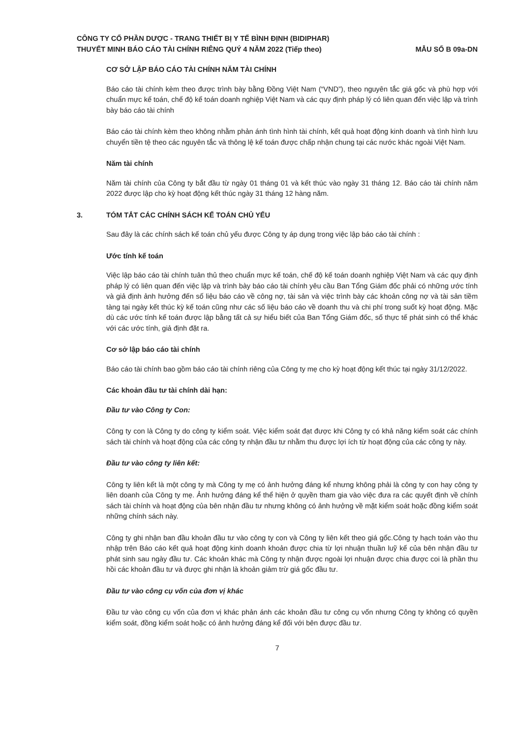CÔNG TY CỔ PHẦN DƯỢC - TRANG THIẾT BỊ Y TẾ BÌNH ĐỊNH (BIDIPHAR)
THUYẾT MINH BÁO CÁO TÀI CHÍNH RIÊNG QUÝ 4 NĂM 2022 (Tiếp theo)
MẪU SỐ B 09a-DN
CƠ SỞ LẬP BÁO CÁO TÀI CHÍNH NĂM TÀI CHÍNH
Báo cáo tài chính kèm theo được trình bày bằng Đồng Việt Nam (“VND”), theo nguyên tắc giá gốc và phù hợp với chuẩn mực kế toán, chế độ kế toán doanh nghiệp Việt Nam và các quy định pháp lý có liên quan đến việc lập và trình bày báo cáo tài chính
Báo cáo tài chính kèm theo không nhằm phản ánh tình hình tài chính, kết quả hoạt động kinh doanh và tình hình lưu chuyển tiền tệ theo các nguyên tắc và thông lệ kế toán được chấp nhận chung tại các nước khác ngoài Việt Nam.
Năm tài chính
Năm tài chính của Công ty bắt đầu từ ngày 01 tháng 01 và kết thúc vào ngày 31 tháng 12. Báo cáo tài chính năm 2022 được lập cho kỳ hoạt động kết thúc ngày 31 tháng 12 hàng năm.
3. TÓM TẮT CÁC CHÍNH SÁCH KẾ TOÁN CHỦ YẾU
Sau đây là các chính sách kế toán chủ yếu được Công ty áp dụng trong việc lập báo cáo tài chính :
Ước tính kế toán
Việc lập báo cáo tài chính tuân thủ theo chuẩn mực kế toán, chế độ kế toán doanh nghiệp Việt Nam và các quy định pháp lý có liên quan đến việc lập và trình bày báo cáo tài chính yêu cầu Ban Tổng Giám đốc phải có những ước tính và giả định ảnh hưởng đến số liệu báo cáo về công nợ, tài sản và việc trình bày các khoản công nợ và tài sản tiềm tàng tại ngày kết thúc kỳ kế toán cũng như các số liệu báo cáo về doanh thu và chi phí trong suốt kỳ hoạt động. Mặc dù các ước tính kế toán được lập bằng tất cả sự hiểu biết của Ban Tổng Giám đốc, số thực tế phát sinh có thể khác với các ước tính, giả định đặt ra.
Cơ sở lập báo cáo tài chính
Báo cáo tài chính bao gồm báo cáo tài chính riêng của Công ty mẹ cho kỳ hoạt động kết thúc tại ngày 31/12/2022.
Các khoản đầu tư tài chính dài hạn:
Đầu tư vào Công ty Con:
Công ty con là Công ty do công ty kiểm soát. Việc kiểm soát đạt được khi Công ty có khả năng kiểm soát các chính sách tài chính và hoạt động của các công ty nhận đầu tư nhằm thu được lợi ích từ hoạt động của các công ty này.
Đầu tư vào công ty liên kết:
Công ty liên kết là một công ty mà Công ty mẹ có ảnh hưởng đáng kể nhưng không phải là công ty con hay công ty liên doanh của Công ty mẹ. Ảnh hưởng đáng kể thể hiện ở quyền tham gia vào việc đưa ra các quyết định về chính sách tài chính và hoạt động của bên nhận đầu tư nhưng không có ảnh hưởng về mặt kiểm soát hoặc đồng kiểm soát những chính sách này.
Công ty ghi nhận ban đầu khoản đầu tư vào công ty con và Công ty liên kết theo giá gốc.Công ty hạch toán vào thu nhập trên Báo cáo kết quả hoạt động kinh doanh khoản được chia từ lợi nhuận thuần luỹ kế của bên nhận đầu tư phát sinh sau ngày đầu tư. Các khoản khác mà Công ty nhận được ngoài lợi nhuận được chia được coi là phần thu hồi các khoản đầu tư và được ghi nhận là khoản giảm trừ giá gốc đầu tư.
Đầu tư vào công cụ vốn của đơn vị khác
Đầu tư vào công cụ vốn của đơn vị khác phản ánh các khoản đầu tư công cụ vốn nhưng Công ty không có quyền kiểm soát, đồng kiểm soát hoặc có ảnh hưởng đáng kể đối với bên được đầu tư.
7